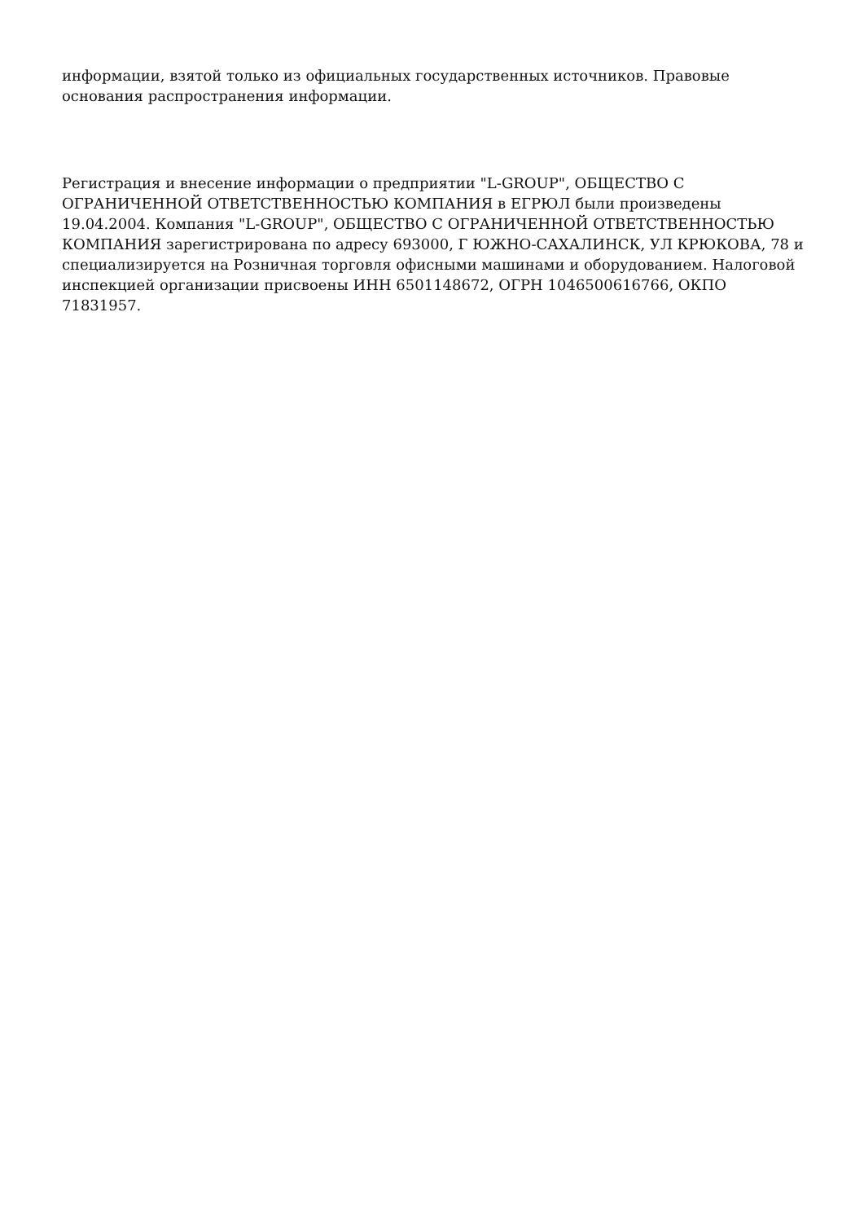информации, взятой только из официальных государственных источников. Правовые основания распространения информации.
Регистрация и внесение информации о предприятии "L-GROUP", ОБЩЕСТВО С ОГРАНИЧЕННОЙ ОТВЕТСТВЕННОСТЬЮ КОМПАНИЯ в ЕГРЮЛ были произведены 19.04.2004. Компания "L-GROUP", ОБЩЕСТВО С ОГРАНИЧЕННОЙ ОТВЕТСТВЕННОСТЬЮ КОМПАНИЯ зарегистрирована по адресу 693000, Г ЮЖНО-САХАЛИНСК, УЛ КРЮКОВА, 78 и специализируется на Розничная торговля офисными машинами и оборудованием. Налоговой инспекцией организации присвоены ИНН 6501148672, ОГРН 1046500616766, ОКПО 71831957.